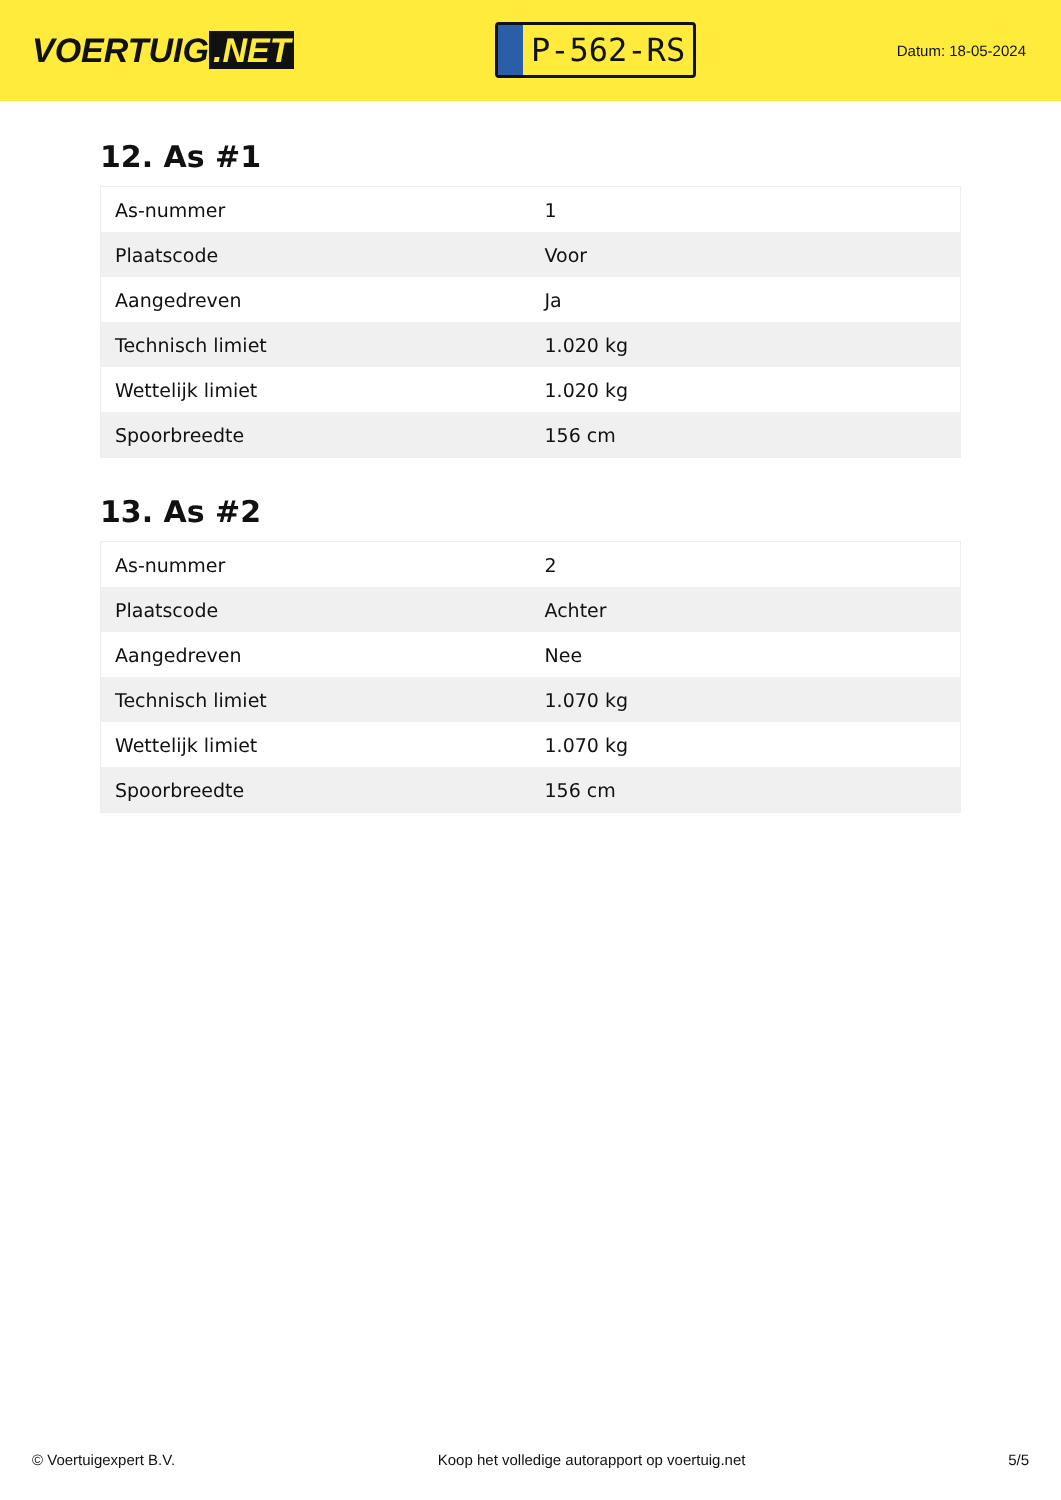VOERTUIG.NET
P-562-RS
Datum: 18-05-2024
12. As #1
| As-nummer | 1 |
| Plaatscode | Voor |
| Aangedreven | Ja |
| Technisch limiet | 1.020 kg |
| Wettelijk limiet | 1.020 kg |
| Spoorbreedte | 156 cm |
13. As #2
| As-nummer | 2 |
| Plaatscode | Achter |
| Aangedreven | Nee |
| Technisch limiet | 1.070 kg |
| Wettelijk limiet | 1.070 kg |
| Spoorbreedte | 156 cm |
© Voertuigexpert B.V. Koop het volledige autorapport op voertuig.net 5/5